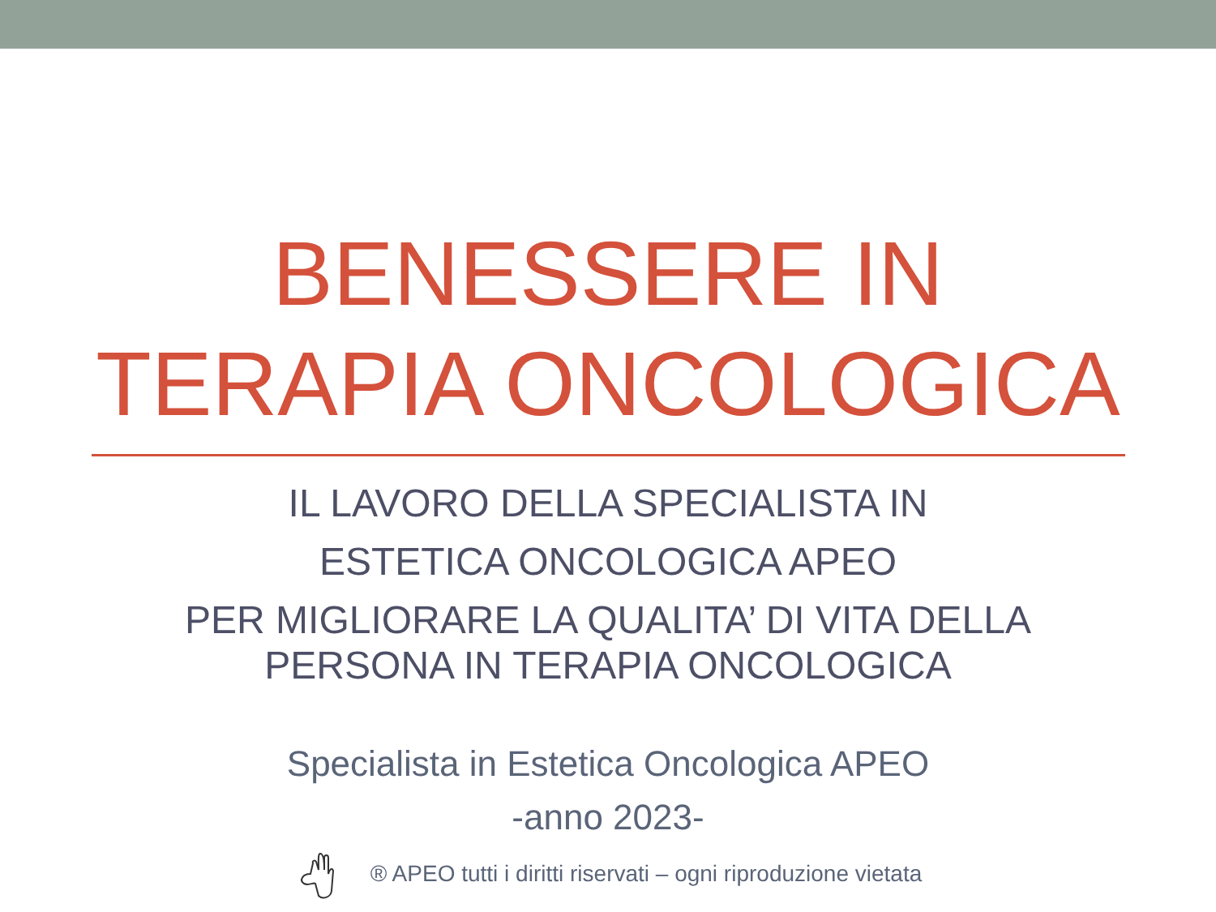BENESSERE IN
TERAPIA ONCOLOGICA
IL LAVORO DELLA SPECIALISTA IN
ESTETICA ONCOLOGICA APEO
PER MIGLIORARE LA QUALITA’ DI VITA DELLA
PERSONA IN TERAPIA ONCOLOGICA
Specialista in Estetica Oncologica APEO
-anno 2023-
® APEO tutti i diritti riservati – ogni riproduzione vietata